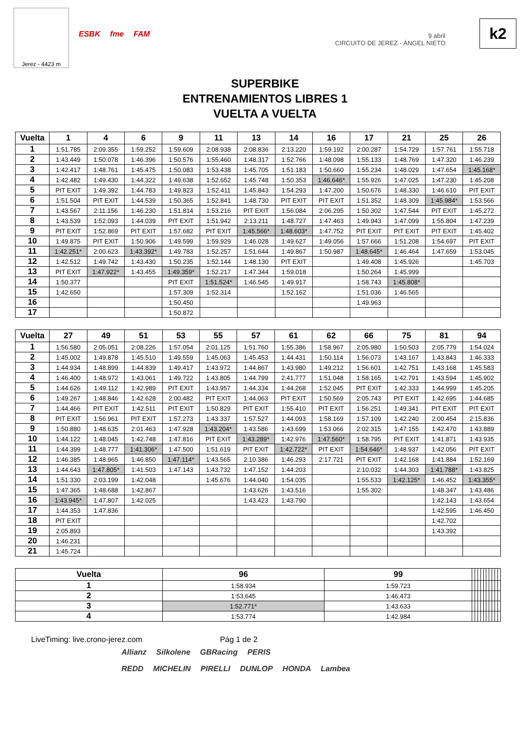Jerez - 4423 m
ESBK fme FAM
9 abril
CIRCUITO DE JEREZ - ÁNGEL NIETO
k2
SUPERBIKE
ENTRENAMIENTOS LIBRES 1
VUELTA A VUELTA
| Vuelta | 1 | 4 | 6 | 9 | 11 | 13 | 14 | 16 | 17 | 21 | 25 | 26 |
| --- | --- | --- | --- | --- | --- | --- | --- | --- | --- | --- | --- | --- |
| 1 | 1:51.785 | 2:09.355 | 1:59.252 | 1:59.609 | 2:08.938 | 2:08.836 | 2:13.220 | 1:59.192 | 2:00.287 | 1:54.729 | 1:57.761 | 1:55.718 |
| 2 | 1:43.449 | 1:50.078 | 1:46.396 | 1:50.576 | 1:55.460 | 1:48.317 | 1:52.766 | 1:48.098 | 1:55.133 | 1:48.769 | 1:47.320 | 1:46.239 |
| 3 | 1:42.417 | 1:48.761 | 1:45.475 | 1:50.083 | 1:53.438 | 1:45.705 | 1:51.183 | 1:50.660 | 1:55.234 | 1:48.029 | 1:47.654 | 1:45.168* |
| 4 | 1:42.482 | 1:49.430 | 1:44.322 | 1:49.638 | 1:52.652 | 1:45.748 | 1:50.353 | 1:46.646* | 1:55.926 | 1:47.025 | 1:47.230 | 1:45.208 |
| 5 | PIT EXIT | 1:49.392 | 1:44.783 | 1:49.823 | 1:52.411 | 1:45.843 | 1:54.293 | 1:47.200 | 1:50.676 | 1:48.330 | 1:46.610 | PIT EXIT |
| 6 | 1:51.504 | PIT EXIT | 1:44.539 | 1:50.365 | 1:52.841 | 1:48.730 | PIT EXIT | PIT EXIT | 1:51.352 | 1:48.309 | 1:45.984* | 1:53.566 |
| 7 | 1:43.567 | 2:11.156 | 1:46.230 | 1:51.814 | 1:53.216 | PIT EXIT | 1:56.084 | 2:06.295 | 1:50.302 | 1:47.544 | PIT EXIT | 1:45.272 |
| 8 | 1:43.539 | 1:52.093 | 1:44.039 | PIT EXIT | 1:51.942 | 2:13.211 | 1:48.727 | 1:47.463 | 1:49.943 | 1:47.099 | 1:55.804 | 1:47.239 |
| 9 | PIT EXIT | 1:52.869 | PIT EXIT | 1:57.682 | PIT EXIT | 1:45.566* | 1:48.603* | 1:47.752 | PIT EXIT | PIT EXIT | PIT EXIT | 1:45.402 |
| 10 | 1:49.875 | PIT EXIT | 1:50.906 | 1:49.599 | 1:59.929 | 1:46.028 | 1:49.627 | 1:49.056 | 1:57.666 | 1:51.208 | 1:54.697 | PIT EXIT |
| 11 | 1:42.251* | 2:00.623 | 1:43.392* | 1:49.783 | 1:52.257 | 1:51.644 | 1:49.867 | 1:50.987 | 1:48.645* | 1:46.464 | 1:47.659 | 1:53.045 |
| 12 | 1:42.512 | 1:49.742 | 1:43.430 | 1:50.235 | 1:52.144 | 1:48.130 | PIT EXIT | | 1:49.408 | 1:45.926 | | 1:45.703 |
| 13 | PIT EXIT | 1:47.922* | 1:43.455 | 1:49.359* | 1:52.217 | 1:47.344 | 1:59.018 | | 1:50.264 | 1:45.999 | | |
| 14 | 1:50.377 | | | PIT EXIT | 1:51.524* | 1:46.545 | 1:49.917 | | 1:58.743 | 1:45.808* | | |
| 15 | 1:42.650 | | | 1:57.309 | 1:52.314 | | 1:52.162 | | 1:51.036 | 1:46.565 | | |
| 16 | | | | 1:50.450 | | | | | 1:49.963 | | | |
| 17 | | | | 1:50.872 | | | | | | | | |
| Vuelta | 27 | 49 | 51 | 53 | 55 | 57 | 61 | 62 | 66 | 75 | 81 | 94 |
| --- | --- | --- | --- | --- | --- | --- | --- | --- | --- | --- | --- | --- |
| 1 | 1:56.580 | 2:05.051 | 2:08.226 | 1:57.054 | 2:01.125 | 1:51.760 | 1:55.386 | 1:58.967 | 2:05.980 | 1:50.503 | 2:05.779 | 1:54.024 |
| 2 | 1:45.002 | 1:49.878 | 1:45.510 | 1:49.559 | 1:45.063 | 1:45.453 | 1:44.431 | 1:50.114 | 1:56.073 | 1:43.167 | 1:43.843 | 1:46.333 |
| 3 | 1:44.934 | 1:48.899 | 1:44.839 | 1:49.417 | 1:43.972 | 1:44.867 | 1:43.980 | 1:49.212 | 1:56.601 | 1:42.751 | 1:43.168 | 1:45.583 |
| 4 | 1:46.400 | 1:48.972 | 1:43.061 | 1:49.722 | 1:43.805 | 1:44.799 | 2:41.777 | 1:51.048 | 1:58.165 | 1:42.791 | 1:43.594 | 1:45.902 |
| 5 | 1:44.626 | 1:49.112 | 1:42.989 | PIT EXIT | 1:43.957 | 1:44.334 | 1:44.268 | 1:52.045 | PIT EXIT | 1:42.333 | 1:44.999 | 1:45.205 |
| 6 | 1:49.267 | 1:48.846 | 1:42.628 | 2:00.482 | PIT EXIT | 1:44.063 | PIT EXIT | 1:50.569 | 2:05.743 | PIT EXIT | 1:42.695 | 1:44.685 |
| 7 | 1:44.466 | PIT EXIT | 1:42.511 | PIT EXIT | 1:50.829 | PIT EXIT | 1:55.410 | PIT EXIT | 1:56.251 | 1:49.341 | PIT EXIT | PIT EXIT |
| 8 | PIT EXIT | 1:56.961 | PIT EXIT | 1:57.273 | 1:43.337 | 1:57.527 | 1:44.093 | 1:58.169 | 1:57.109 | 1:42.240 | 2:00.454 | 2:15.836 |
| 9 | 1:50.880 | 1:48.635 | 2:01.463 | 1:47.928 | 1:43.204* | 1:43.586 | 1:43.699 | 1:53.066 | 2:02.315 | 1:47.155 | 1:42.470 | 1:43.889 |
| 10 | 1:44.122 | 1:48.045 | 1:42.748 | 1:47.816 | PIT EXIT | 1:43.289* | 1:42.976 | 1:47.560* | 1:58.795 | PIT EXIT | 1:41.871 | 1:43.935 |
| 11 | 1:44.399 | 1:48.777 | 1:41.306* | 1:47.500 | 1:51.619 | PIT EXIT | 1:42.722* | PIT EXIT | 1:54.646* | 1:48.937 | 1:42.056 | PIT EXIT |
| 12 | 1:46.385 | 1:48.965 | 1:46.850 | 1:47.114* | 1:43.565 | 2:10.386 | 1:46.293 | 2:17.721 | PIT EXIT | 1:42.168 | 1:41.884 | 1:52.169 |
| 13 | 1:44.643 | 1:47.805* | 1:41.503 | 1:47.143 | 1:43.732 | 1:47.152 | 1:44.203 | | 2:10.032 | 1:44.303 | 1:41.788* | 1:43.825 |
| 14 | 1:51.330 | 2:03.199 | 1:42.048 | | 1:45.676 | 1:44.040 | 1:54.035 | | 1:55.533 | 1:42.125* | 1:46.452 | 1:43.355* |
| 15 | 1:47.365 | 1:48.688 | 1:42.867 | | | 1:43.626 | 1:43.516 | | 1:55.302 | | 1:48.347 | 1:43.486 |
| 16 | 1:43.945* | 1:47.807 | 1:42.025 | | | 1:43.423 | 1:43.790 | | | | 1:42.143 | 1:43.654 |
| 17 | 1:44.353 | 1:47.836 | | | | | | | | | 1:42.595 | 1:46.450 |
| 18 | PIT EXIT | | | | | | | | | | 1:42.702 | |
| 19 | 2:05.893 | | | | | | | | | | 1:43.392 | |
| 20 | 1:46.231 | | | | | | | | | | | |
| 21 | 1:45.724 | | | | | | | | | | | |
| Vuelta | 96 | 99 | | | | | | | | | | |
| --- | --- | --- | --- | --- | --- | --- | --- | --- | --- | --- | --- | --- |
| 1 | 1:58.934 | 1:59.723 | | | | | | | | | | |
| 2 | 1:53.645 | 1:46.473 | | | | | | | | | | |
| 3 | 1:52.771* | 1:43.633 | | | | | | | | | | |
| 4 | 1:53.774 | 1:42.984 | | | | | | | | | | |
LiveTiming: live.crono-jerez.com Pág 1 de 2
Allianz Silkolene GBRacing PERIS
REDD MICHELIN PIRELLI DUNLOP HONDA Lambea